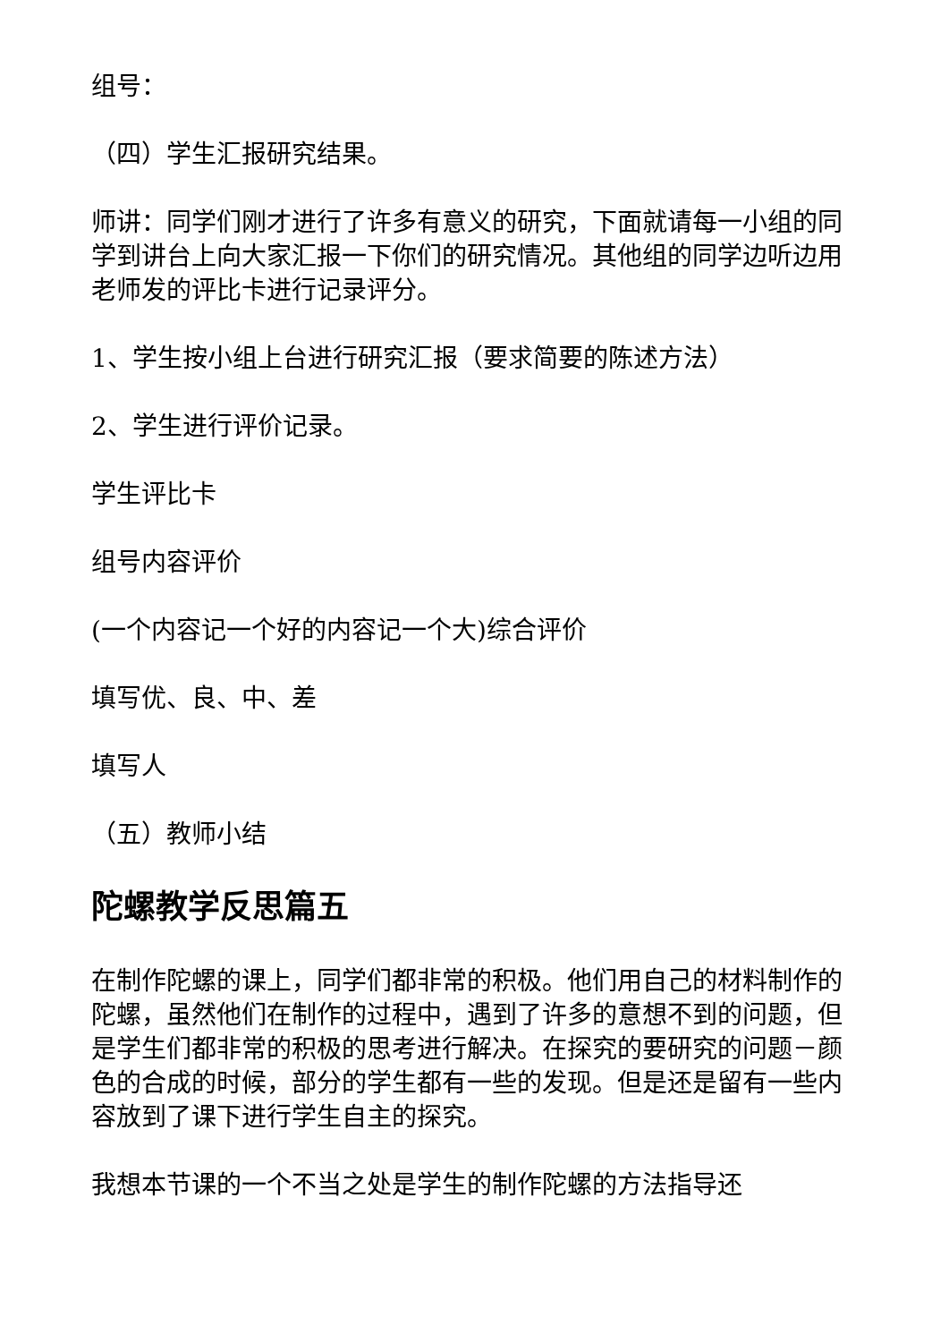组号：
（四）学生汇报研究结果。
师讲：同学们刚才进行了许多有意义的研究，下面就请每一小组的同学到讲台上向大家汇报一下你们的研究情况。其他组的同学边听边用老师发的评比卡进行记录评分。
1、学生按小组上台进行研究汇报（要求简要的陈述方法）
2、学生进行评价记录。
学生评比卡
组号内容评价
(一个内容记一个好的内容记一个大)综合评价
填写优、良、中、差
填写人
（五）教师小结
陀螺教学反思篇五
在制作陀螺的课上，同学们都非常的积极。他们用自己的材料制作的陀螺，虽然他们在制作的过程中，遇到了许多的意想不到的问题，但是学生们都非常的积极的思考进行解决。在探究的要研究的问题－颜色的合成的时候，部分的学生都有一些的发现。但是还是留有一些内容放到了课下进行学生自主的探究。
我想本节课的一个不当之处是学生的制作陀螺的方法指导还